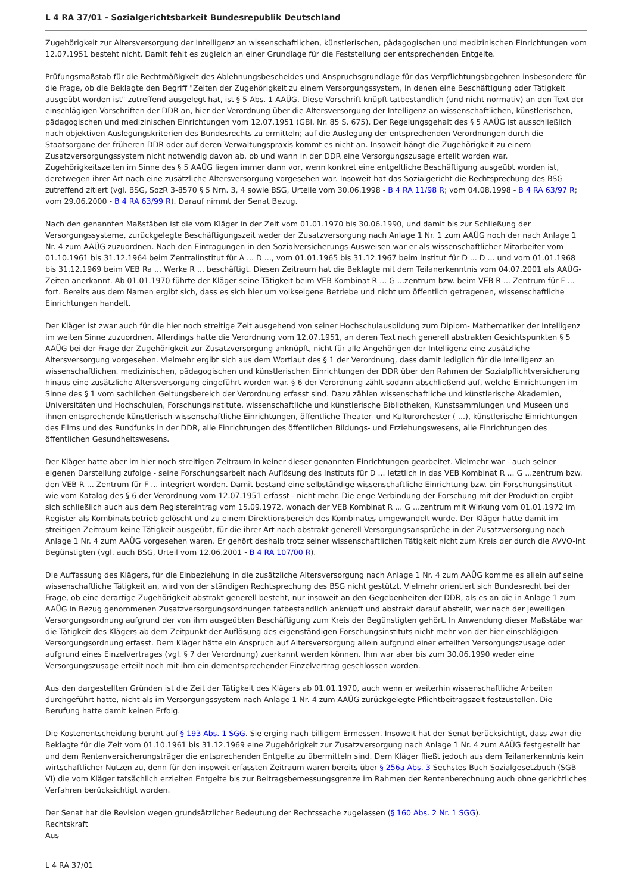L 4 RA 37/01 - Sozialgerichtsbarkeit Bundesrepublik Deutschland
Zugehörigkeit zur Altersversorgung der Intelligenz an wissenschaftlichen, künstlerischen, pädagogischen und medizinischen Einrichtungen vom 12.07.1951 besteht nicht. Damit fehlt es zugleich an einer Grundlage für die Feststellung der entsprechenden Entgelte.
Prüfungsmaßstab für die Rechtmäßigkeit des Ablehnungsbescheides und Anspruchsgrundlage für das Verpflichtungsbegehren insbesondere für die Frage, ob die Beklagte den Begriff "Zeiten der Zugehörigkeit zu einem Versorgungssystem, in denen eine Beschäftigung oder Tätigkeit ausgeübt worden ist" zutreffend ausgelegt hat, ist § 5 Abs. 1 AAÜG. Diese Vorschrift knüpft tatbestandlich (und nicht normativ) an den Text der einschlägigen Vorschriften der DDR an, hier der Verordnung über die Altersversorgung der Intelligenz an wissenschaftlichen, künstlerischen, pädagogischen und medizinischen Einrichtungen vom 12.07.1951 (GBl. Nr. 85 S. 675). Der Regelungsgehalt des § 5 AAÜG ist ausschließlich nach objektiven Auslegungskriterien des Bundesrechts zu ermitteln; auf die Auslegung der entsprechenden Verordnungen durch die Staatsorgane der früheren DDR oder auf deren Verwaltungspraxis kommt es nicht an. Insoweit hängt die Zugehörigkeit zu einem Zusatzversorgungssystem nicht notwendig davon ab, ob und wann in der DDR eine Versorgungszusage erteilt worden war. Zugehörigkeitszeiten im Sinne des § 5 AAÜG liegen immer dann vor, wenn konkret eine entgeltliche Beschäftigung ausgeübt worden ist, deretwegen ihrer Art nach eine zusätzliche Altersversorgung vorgesehen war. Insoweit hat das Sozialgericht die Rechtsprechung des BSG zutreffend zitiert (vgl. BSG, SozR 3-8570 § 5 Nrn. 3, 4 sowie BSG, Urteile vom 30.06.1998 - B 4 RA 11/98 R; vom 04.08.1998 - B 4 RA 63/97 R; vom 29.06.2000 - B 4 RA 63/99 R). Darauf nimmt der Senat Bezug.
Nach den genannten Maßstäben ist die vom Kläger in der Zeit vom 01.01.1970 bis 30.06.1990, und damit bis zur Schließung der Versorgungssysteme, zurückgelegte Beschäftigungszeit weder der Zusatzversorgung nach Anlage 1 Nr. 1 zum AAÜG noch der nach Anlage 1 Nr. 4 zum AAÜG zuzuordnen. Nach den Eintragungen in den Sozialversicherungs-Ausweisen war er als wissenschaftlicher Mitarbeiter vom 01.10.1961 bis 31.12.1964 beim Zentralinstitut für A ... D ..., vom 01.01.1965 bis 31.12.1967 beim Institut für D ... D ... und vom 01.01.1968 bis 31.12.1969 beim VEB Ra ... Werke R ... beschäftigt. Diesen Zeitraum hat die Beklagte mit dem Teilanerkenntnis vom 04.07.2001 als AAÜG-Zeiten anerkannt. Ab 01.01.1970 führte der Kläger seine Tätigkeit beim VEB Kombinat R ... G ...zentrum bzw. beim VEB R ... Zentrum für F ... fort. Bereits aus dem Namen ergibt sich, dass es sich hier um volkseigene Betriebe und nicht um öffentlich getragenen, wissenschaftliche Einrichtungen handelt.
Der Kläger ist zwar auch für die hier noch streitige Zeit ausgehend von seiner Hochschulausbildung zum Diplom- Mathematiker der Intelligenz im weiten Sinne zuzuordnen. Allerdings hatte die Verordnung vom 12.07.1951, an deren Text nach generell abstrakten Gesichtspunkten § 5 AAÜG bei der Frage der Zugehörigkeit zur Zusatzversorgung anknüpft, nicht für alle Angehörigen der Intelligenz eine zusätzliche Altersversorgung vorgesehen. Vielmehr ergibt sich aus dem Wortlaut des § 1 der Verordnung, dass damit lediglich für die Intelligenz an wissenschaftlichen. medizinischen, pädagogischen und künstlerischen Einrichtungen der DDR über den Rahmen der Sozialpflichtversicherung hinaus eine zusätzliche Altersversorgung eingeführt worden war. § 6 der Verordnung zählt sodann abschließend auf, welche Einrichtungen im Sinne des § 1 vom sachlichen Geltungsbereich der Verordnung erfasst sind. Dazu zählen wissenschaftliche und künstlerische Akademien, Universitäten und Hochschulen, Forschungsinstitute, wissenschaftliche und künstlerische Bibliotheken, Kunstsammlungen und Museen und ihnen entsprechende künstlerisch-wissenschaftliche Einrichtungen, öffentliche Theater- und Kulturorchester ( ...), künstlerische Einrichtungen des Films und des Rundfunks in der DDR, alle Einrichtungen des öffentlichen Bildungs- und Erziehungswesens, alle Einrichtungen des öffentlichen Gesundheitswesens.
Der Kläger hatte aber im hier noch streitigen Zeitraum in keiner dieser genannten Einrichtungen gearbeitet. Vielmehr war - auch seiner eigenen Darstellung zufolge - seine Forschungsarbeit nach Auflösung des Instituts für D ... letztlich in das VEB Kombinat R ... G ...zentrum bzw. den VEB R ... Zentrum für F ... integriert worden. Damit bestand eine selbständige wissenschaftliche Einrichtung bzw. ein Forschungsinstitut - wie vom Katalog des § 6 der Verordnung vom 12.07.1951 erfasst - nicht mehr. Die enge Verbindung der Forschung mit der Produktion ergibt sich schließlich auch aus dem Registereintrag vom 15.09.1972, wonach der VEB Kombinat R ... G ...zentrum mit Wirkung vom 01.01.1972 im Register als Kombinatsbetrieb gelöscht und zu einem Direktionsbereich des Kombinates umgewandelt wurde. Der Kläger hatte damit im streitigen Zeitraum keine Tätigkeit ausgeübt, für die ihrer Art nach abstrakt generell Versorgungsansprüche in der Zusatzversorgung nach Anlage 1 Nr. 4 zum AAÜG vorgesehen waren. Er gehört deshalb trotz seiner wissenschaftlichen Tätigkeit nicht zum Kreis der durch die AVVO-Int Begünstigten (vgl. auch BSG, Urteil vom 12.06.2001 - B 4 RA 107/00 R).
Die Auffassung des Klägers, für die Einbeziehung in die zusätzliche Altersversorgung nach Anlage 1 Nr. 4 zum AAÜG komme es allein auf seine wissenschaftliche Tätigkeit an, wird von der ständigen Rechtsprechung des BSG nicht gestützt. Vielmehr orientiert sich Bundesrecht bei der Frage, ob eine derartige Zugehörigkeit abstrakt generell besteht, nur insoweit an den Gegebenheiten der DDR, als es an die in Anlage 1 zum AAÜG in Bezug genommenen Zusatzversorgungsordnungen tatbestandlich anknüpft und abstrakt darauf abstellt, wer nach der jeweiligen Versorgungsordnung aufgrund der von ihm ausgeübten Beschäftigung zum Kreis der Begünstigten gehört. In Anwendung dieser Maßstäbe war die Tätigkeit des Klägers ab dem Zeitpunkt der Auflösung des eigenständigen Forschungsinstituts nicht mehr von der hier einschlägigen Versorgungsordnung erfasst. Dem Kläger hätte ein Anspruch auf Altersversorgung allein aufgrund einer erteilten Versorgungszusage oder aufgrund eines Einzelvertrages (vgl. § 7 der Verordnung) zuerkannt werden können. Ihm war aber bis zum 30.06.1990 weder eine Versorgungszusage erteilt noch mit ihm ein dementsprechender Einzelvertrag geschlossen worden.
Aus den dargestellten Gründen ist die Zeit der Tätigkeit des Klägers ab 01.01.1970, auch wenn er weiterhin wissenschaftliche Arbeiten durchgeführt hatte, nicht als im Versorgungssystem nach Anlage 1 Nr. 4 zum AAÜG zurückgelegte Pflichtbeitragszeit festzustellen. Die Berufung hatte damit keinen Erfolg.
Die Kostenentscheidung beruht auf § 193 Abs. 1 SGG. Sie erging nach billigem Ermessen. Insoweit hat der Senat berücksichtigt, dass zwar die Beklagte für die Zeit vom 01.10.1961 bis 31.12.1969 eine Zugehörigkeit zur Zusatzversorgung nach Anlage 1 Nr. 4 zum AAÜG festgestellt hat und dem Rentenversicherungsträger die entsprechenden Entgelte zu übermitteln sind. Dem Kläger fließt jedoch aus dem Teilanerkenntnis kein wirtschaftlicher Nutzen zu, denn für den insoweit erfassten Zeitraum waren bereits über § 256a Abs. 3 Sechstes Buch Sozialgesetzbuch (SGB VI) die vom Kläger tatsächlich erzielten Entgelte bis zur Beitragsbemessungsgrenze im Rahmen der Rentenberechnung auch ohne gerichtliches Verfahren berücksichtigt worden.
Der Senat hat die Revision wegen grundsätzlicher Bedeutung der Rechtssache zugelassen (§ 160 Abs. 2 Nr. 1 SGG).
Rechtskraft
Aus
L 4 RA 37/01